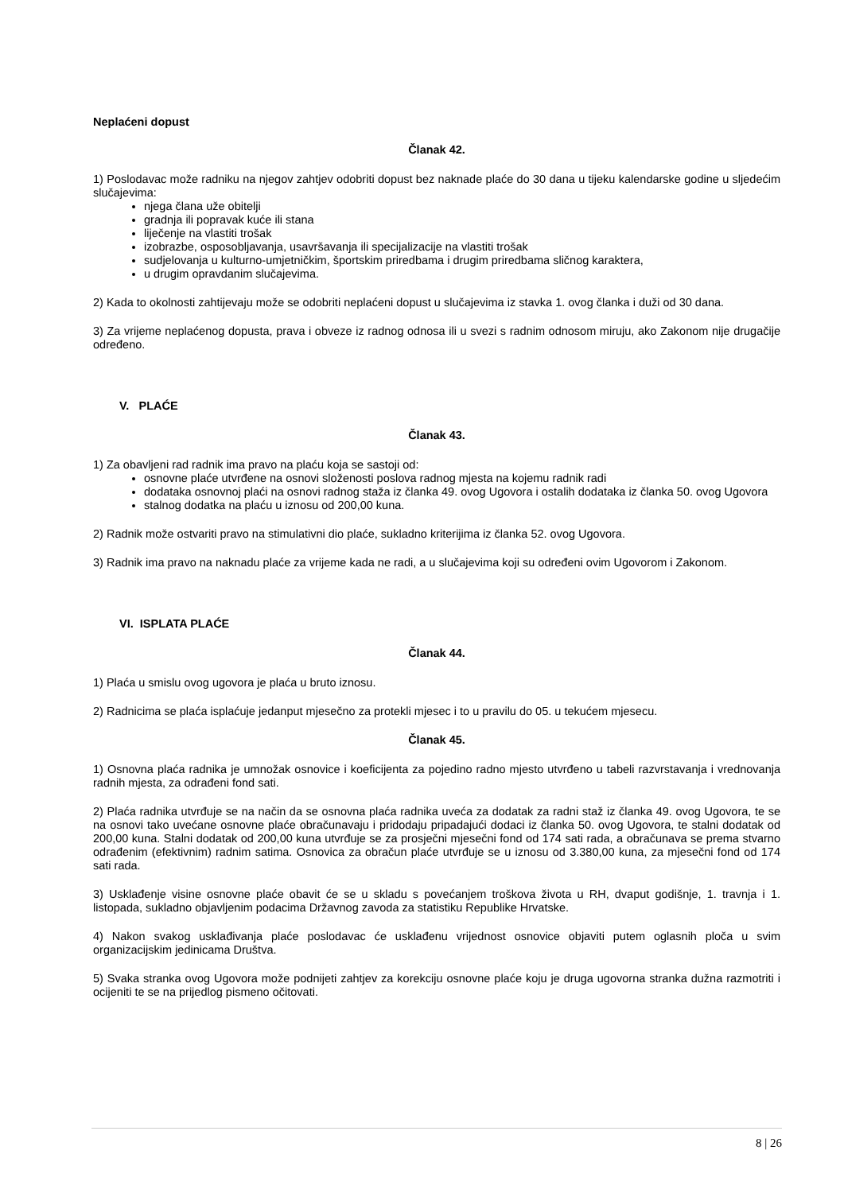Neplaćeni dopust
Članak 42.
1) Poslodavac može radniku na njegov zahtjev odobriti dopust bez naknade plaće do 30 dana u tijeku kalendarske godine u sljedećim slučajevima:
njega člana uže obitelji
gradnja ili popravak kuće ili stana
liječenje na vlastiti trošak
izobrazbe, osposobljavanja, usavršavanja ili specijalizacije na vlastiti trošak
sudjelovanja u kulturno-umjetničkim, športskim priredbama i drugim priredbama sličnog karaktera,
u drugim opravdanim slučajevima.
2) Kada to okolnosti zahtijevaju može se odobriti neplaćeni dopust u slučajevima iz stavka 1. ovog članka i duži od 30 dana.
3) Za vrijeme neplaćenog dopusta, prava i obveze iz radnog odnosa ili u svezi s radnim odnosom miruju, ako Zakonom nije drugačije određeno.
V. PLAĆE
Članak 43.
1) Za obavljeni rad radnik ima pravo na plaću koja se sastoji od:
osnovne plaće utvrđene na osnovi složenosti poslova radnog mjesta na kojemu radnik radi
dodataka osnovnoj plaći na osnovi radnog staža iz članka 49. ovog Ugovora i ostalih dodataka iz članka 50. ovog Ugovora
stalnog dodatka na plaću u iznosu od 200,00 kuna.
2) Radnik može ostvariti pravo na stimulativni dio plaće, sukladno kriterijima iz članka 52. ovog Ugovora.
3) Radnik ima pravo na naknadu plaće za vrijeme kada ne radi, a u slučajevima koji su određeni ovim Ugovorom i Zakonom.
VI. ISPLATA PLAĆE
Članak 44.
1) Plaća u smislu ovog ugovora je plaća u bruto iznosu.
2) Radnicima se plaća isplaćuje jedanput mjesečno za protekli mjesec i to u pravilu do 05. u tekućem mjesecu.
Članak 45.
1) Osnovna plaća radnika je umnožak osnovice i koeficijenta za pojedino radno mjesto utvrđeno u tabeli razvrstavanja i vrednovanja radnih mjesta, za odrađeni fond sati.
2) Plaća radnika utvrđuje se na način da se osnovna plaća radnika uveća za dodatak za radni staž iz članka 49. ovog Ugovora, te se na osnovi tako uvećane osnovne plaće obračunavaju i pridodaju pripadajući dodaci iz članka 50. ovog Ugovora, te stalni dodatak od 200,00 kuna. Stalni dodatak od 200,00 kuna utvrđuje se za prosječni mjesečni fond od 174 sati rada, a obračunava se prema stvarno odrađenim (efektivnim) radnim satima. Osnovica za obračun plaće utvrđuje se u iznosu od 3.380,00 kuna, za mjesečni fond od 174 sati rada.
3) Usklađenje visine osnovne plaće obavit će se u skladu s povećanjem troškova života u RH, dvaput godišnje, 1. travnja i 1. listopada, sukladno objavljenim podacima Državnog zavoda za statistiku Republike Hrvatske.
4) Nakon svakog usklađivanja plaće poslodavac će usklađenu vrijednost osnovice objaviti putem oglasnih ploča u svim organizacijskim jedinicama Društva.
5) Svaka stranka ovog Ugovora može podnijeti zahtjev za korekciju osnovne plaće koju je druga ugovorna stranka dužna razmotriti i ocijeniti te se na prijedlog pismeno očitovati.
8 | 26